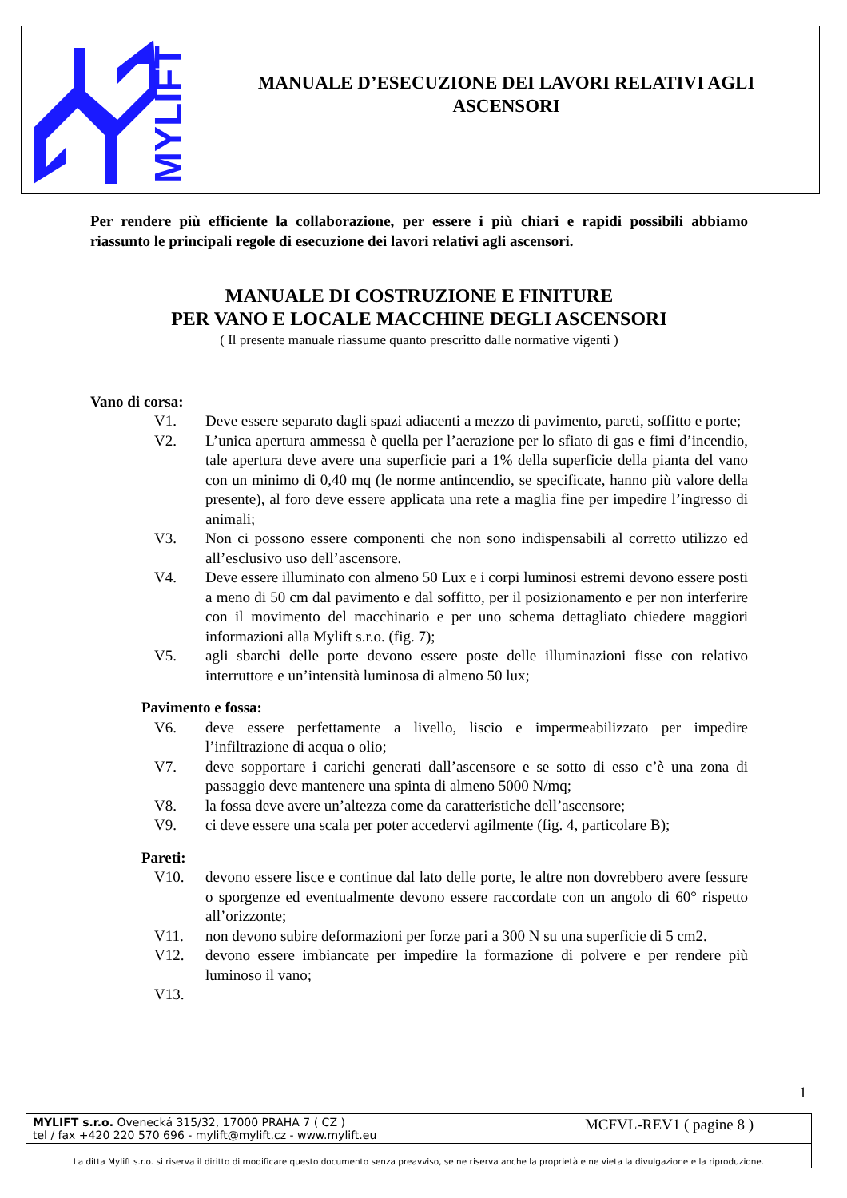MYLIFT
MANUALE D’ESECUZIONE DEI LAVORI RELATIVI AGLI
ASCENSORI
Per rendere più efficiente la collaborazione, per essere i più chiari e rapidi possibili abbiamo riassunto le principali regole di esecuzione dei lavori relativi agli ascensori.
MANUALE DI COSTRUZIONE E FINITURE
PER VANO E LOCALE MACCHINE DEGLI ASCENSORI
( Il presente manuale riassume quanto prescritto dalle normative vigenti )
Vano di corsa:
V1. Deve essere separato dagli spazi adiacenti a mezzo di pavimento, pareti, soffitto e porte;
V2. L’unica apertura ammessa è quella per l’aerazione per lo sfiato di gas e fimi d’incendio, tale apertura deve avere una superficie pari a 1% della superficie della pianta del vano con un minimo di 0,40 mq (le norme antincendio, se specificate, hanno più valore della presente), al foro deve essere applicata una rete a maglia fine per impedire l’ingresso di animali;
V3. Non ci possono essere componenti che non sono indispensabili al corretto utilizzo ed all’esclusivo uso dell’ascensore.
V4. Deve essere illuminato con almeno 50 Lux e i corpi luminosi estremi devono essere posti a meno di 50 cm dal pavimento e dal soffitto, per il posizionamento e per non interferire con il movimento del macchinario e per uno schema dettagliato chiedere maggiori informazioni alla Mylift s.r.o. (fig. 7);
V5. agli sbarchi delle porte devono essere poste delle illuminazioni fisse con relativo interruttore e un’intensità luminosa di almeno 50 lux;
Pavimento e fossa:
V6. deve essere perfettamente a livello, liscio e impermeabilizzato per impedire l’infiltrazione di acqua o olio;
V7. deve sopportare i carichi generati dall’ascensore e se sotto di esso c’è una zona di passaggio deve mantenere una spinta di almeno 5000 N/mq;
V8. la fossa deve avere un’altezza come da caratteristiche dell’ascensore;
V9. ci deve essere una scala per poter accedervi agilmente (fig. 4, particolare B);
Pareti:
V10. devono essere lisce e continue dal lato delle porte, le altre non dovrebbero avere fessure o sporgenze ed eventualmente devono essere raccordate con un angolo di 60° rispetto all’orizzonte;
V11. non devono subire deformazioni per forze pari a 300 N su una superficie di 5 cm2.
V12. devono essere imbiancate per impedire la formazione di polvere e per rendere più luminoso il vano;
V13.
1
| MYLIFT s.r.o. Ovenecká 315/32, 17000 PRAHA 7 ( CZ ) tel / fax +420 220 570 696 - mylift@mylift.cz - www.mylift.eu | MCFVL-REV1 ( pagine 8 ) |
| La ditta Mylift s.r.o. si riserva il diritto di modificare questo documento senza preavviso, se ne riserva anche la proprietà e ne vieta la divulgazione e la riproduzione. | |